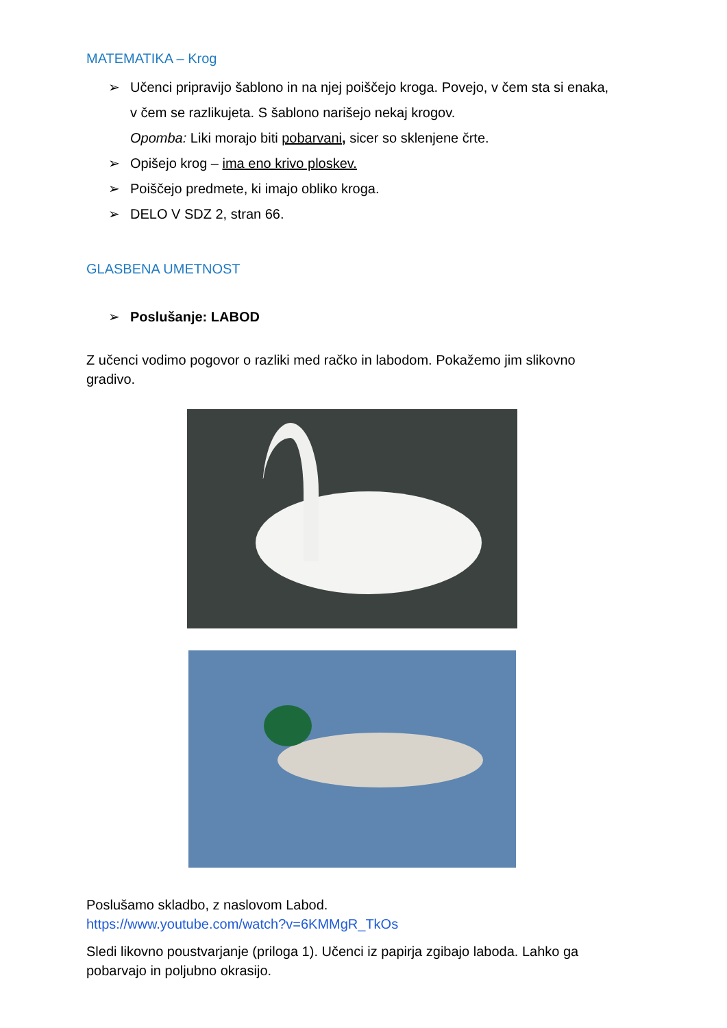MATEMATIKA – Krog
➢ Učenci pripravijo šablono in na njej poiščejo kroga. Povejo, v čem sta si enaka, v čem se razlikujeta. S šablono narišejo nekaj krogov.
Opomba: Liki morajo biti pobarvani, sicer so sklenjene črte.
➢ Opišejo krog – ima eno krivo ploskev.
➢ Poiščejo predmete, ki imajo obliko kroga.
➢ DELO V SDZ 2, stran 66.
GLASBENA UMETNOST
➢ Poslušanje: LABOD
Z učenci vodimo pogovor o razliki med račko in labodom. Pokažemo jim slikovno gradivo.
Poslušamo skladbo, z naslovom Labod.
https://www.youtube.com/watch?v=6KMMgR_TkOs
Sledi likovno poustvarjanje (priloga 1). Učenci iz papirja zgibajo laboda. Lahko ga pobarvajo in poljubno okrasijo.